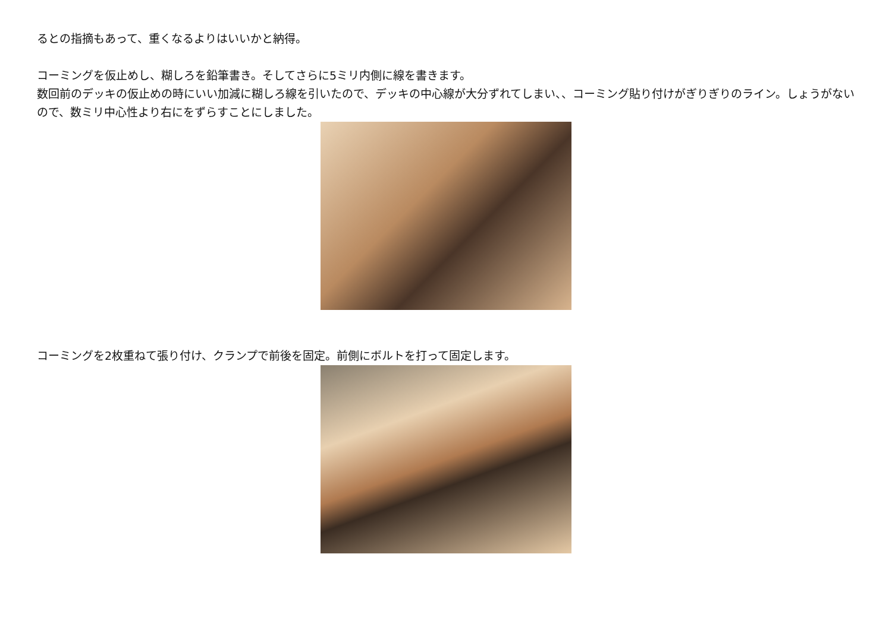るとの指摘もあって、重くなるよりはいいかと納得。
コーミングを仮止めし、糊しろを鉛筆書き。そしてさらに5ミリ内側に線を書きます。
数回前のデッキの仮止めの時にいい加減に糊しろ線を引いたので、デッキの中心線が大分ずれてしまい、、コーミング貼り付けがぎりぎりのライン。しょうがないので、数ミリ中心性より右にをずらすことにしました。
コーミングを2枚重ねて張り付け、クランプで前後を固定。前側にボルトを打って固定します。